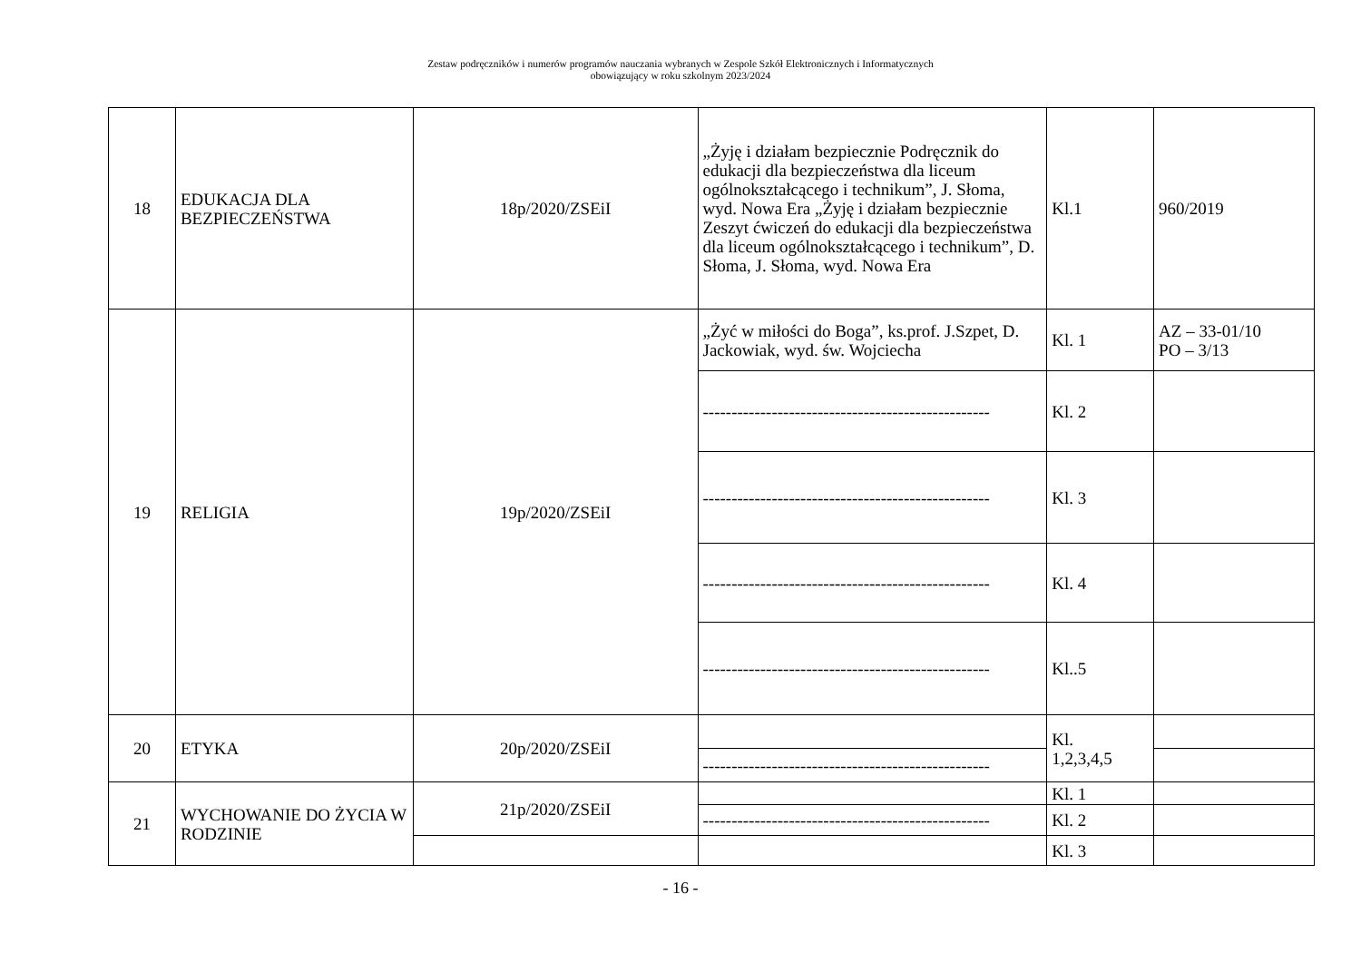Zestaw podręczników i numerów programów nauczania wybranych w Zespole Szkół Elektronicznych i Informatycznych
obowiązujący w roku szkolnym 2023/2024
| 18 | EDUKACJA DLA BEZPIECZEŃSTWA | 18p/2020/ZSEiI | „Żyję i działam bezpiecznie Podręcznik do edukacji dla bezpieczeństwa dla liceum ogólnokształcącego i technikum”, J. Słoma, wyd. Nowa Era „Żyję i działam bezpiecznie Zeszyt ćwiczeń do edukacji dla bezpieczeństwa dla liceum ogólnokształcącego i technikum”, D. Słoma, J. Słoma, wyd. Nowa Era | Kl.1 | 960/2019 |
| 19 | RELIGIA | 19p/2020/ZSEiI | „Żyć w miłości do Boga”, ks.prof. J.Szpet, D. Jackowiak, wyd. św. Wojciecha | Kl. 1 | AZ – 33-01/10 PO – 3/13 |
| | | | -------------------------------------------------- | Kl. 2 | |
| | | | -------------------------------------------------- | Kl. 3 | |
| | | | -------------------------------------------------- | Kl. 4 | |
| | | | -------------------------------------------------- | Kl..5 | |
| 20 | ETYKA | 20p/2020/ZSEiI | | Kl. 1,2,3,4,5 | |
| | | | -------------------------------------------------- | | |
| 21 | WYCHOWANIE DO ŻYCIA W RODZINIE | 21p/2020/ZSEiI | | Kl. 1 | |
| | | | -------------------------------------------------- | Kl. 2 | |
| | | | | Kl. 3 | |
- 16 -